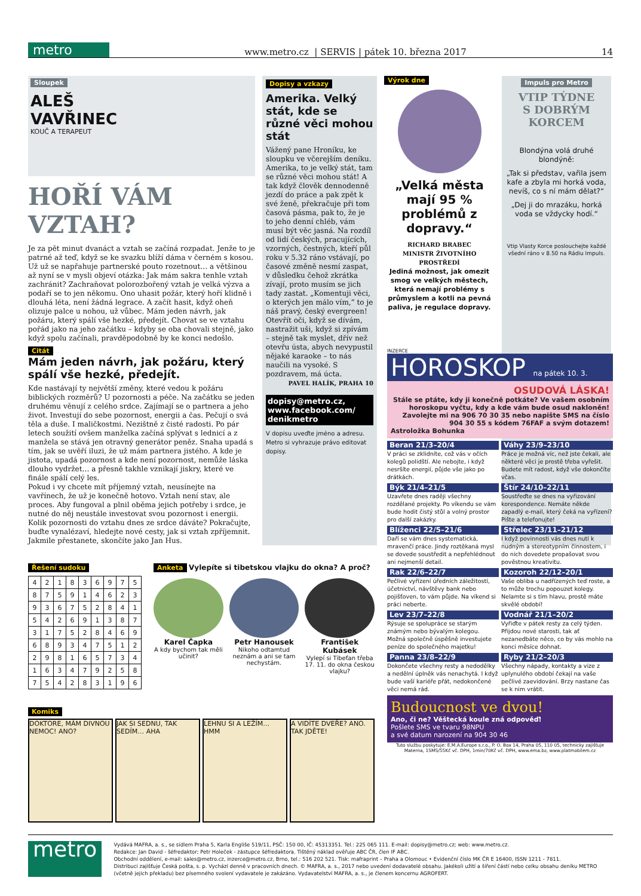metro
www.metro.cz | SERVIS | pátek 10. března 2017 14
Sloupek
ALEŠ
VAVŘINEC
KOUČ A TERAPEUT
HOŘÍ VÁM VZTAH?
Je za pět minut dvanáct a vztah se začíná rozpadat. Jenže to je patrné až teď, když se ke svazku blíží dáma v černém s kosou. Už už se napřahuje partnerské pouto rozetnout… a většinou až nyní se v mysli objeví otázka: Jak mám sakra tenhle vztah zachránit? Zachraňovat polorozbořený vztah je velká výzva a podaří se to jen někomu. Ono uhasit požár, který hoří klidně i dlouhá léta, není žádná legrace. A začít hasit, když oheň olizuje palce u nohou, už vůbec. Mám jeden návrh, jak požáru, který spálí vše hezké, předejít. Chovat se ve vztahu pořád jako na jeho začátku – kdyby se oba chovali stejně, jako když spolu začínali, pravděpodobně by ke konci nedošlo.
Citát
Mám jeden návrh, jak požáru, který spálí vše hezké, předejít.
Kde nastávají ty největší změny, které vedou k požáru biblických rozměrů? U pozornosti a péče. Na začátku se jeden druhému věnují z celého srdce. Zajímají se o partnera a jeho život. Investují do sebe pozornost, energii a čas. Pečují o svá těla a duše. I maličkostmi. Nezištně z čisté radosti. Po pár letech soužití ovšem manželka začíná splývat s lednicí a z manžela se stává jen otravný generátor peněz. Snaha upadá s tím, jak se uvěří iluzi, že už mám partnera jistého. A kde je jistota, upadá pozornost a kde není pozornost, nemůže láska dlouho vydržet… a přesně takhle vznikají jiskry, které ve finále spálí celý les.
Pokud i vy chcete mít příjemný vztah, neusínejte na vavřínech, že už je konečně hotovo. Vztah není stav, ale proces. Aby fungoval a plnil oběma jejich potřeby i srdce, je nutné do něj neustále investovat svou pozornost i energii. Kolik pozornosti do vztahu dnes ze srdce dáváte? Pokračujte, buďte vynalézaví, hledejte nové cesty, jak si vztah zpříjemnit. Jakmile přestanete, skončíte jako Jan Hus.
Dopisy a vzkazy
Amerika. Velký stát, kde se různé věci mohou stát
Vážený pane Hroníku, ke sloupku ve včerejším deníku. Amerika, to je velký stát, tam se různé věci mohou stát! A tak když člověk dennodenně jezdí do práce a pak zpět k své ženě, překračuje při tom časová pásma, pak to, že je to jeho denní chléb, vám musí být věc jasná. Na rozdíl od lidí českých, pracujících, vzorných, čestných, kteří půl roku v 5.32 ráno vstávají, po časové změně nesmí zaspat, v důsledku čehož zkrátka zívají, proto musím se jich tady zastat. „Komentuji věci, o kterých jen málo vím,“ to je náš pravý, český evergreen! Otevřít oči, když se dívám, nastražit uši, když si zpívám – stejně tak myslet, dřív než otevřu ústa, abych nevypustil nějaké karaoke – to nás naučili na vysoké. S pozdravem, má úcta.
PAVEL HALÍK, PRAHA 10
dopisy@metro.cz, www.facebook.com/ denikmetro
V dopisu uveďte jméno a adresu. Metro si vyhrazuje právo editovat dopisy.
Výrok dne
„Velká města mají 95 % problémů z dopravy.“
RICHARD BRABEC
MINISTR ŽIVOTNÍHO PROSTŘEDÍ
Jediná možnost, jak omezit smog ve velkých městech, která nemají problémy s průmyslem a kotli na pevná paliva, je regulace dopravy.
Impuls pro Metro
VTIP TÝDNE
S DOBRÝM
KORCEM
Blondýna volá druhé blondýně:
„Tak si představ, vařila jsem kafe a zbyla mi horká voda, nevíš, co s ní mám dělat?“
„Dej ji do mrazáku, horká voda se vždycky hodí.“
Vtip Vlasty Korce poslouchejte každé všední ráno v 8.50 na Rádiu Impuls.
Řešení sudoku
| 4 | 2 | 1 | 8 | 3 | 6 | 9 | 7 | 5 |
| 8 | 7 | 5 | 9 | 1 | 4 | 6 | 2 | 3 |
| 9 | 3 | 6 | 7 | 5 | 2 | 8 | 4 | 1 |
| 5 | 4 | 2 | 6 | 9 | 1 | 3 | 8 | 7 |
| 3 | 1 | 7 | 5 | 2 | 8 | 4 | 6 | 9 |
| 6 | 8 | 9 | 3 | 4 | 7 | 5 | 1 | 2 |
| 2 | 9 | 8 | 1 | 6 | 5 | 7 | 3 | 4 |
| 1 | 6 | 3 | 4 | 7 | 9 | 2 | 5 | 8 |
| 7 | 5 | 4 | 2 | 8 | 3 | 1 | 9 | 6 |
Anketa Vylepíte si tibetskou vlajku do okna? A proč?
Karel Čapka
A kdy bychom tak měli učinit?
Petr Hanousek
Nikoho odtamtud neznám a ani se tam nechystám.
František Kubásek
Vylepí si Tibeťan třeba 17. 11. do okna českou vlajku?
Komiks
DOKTORE, MÁM DIVNOU NEMOC! ANO?
JAK SI SEDNU, TAK SEDÍM… AHA LEHNU SI A LEŽÍM… HMM A VIDÍTE DVEŘE? ANO. TAK JDĚTE!
INZERCE
HOROSKOP na pátek 10. 3.
OSUDOVÁ LÁSKA!
Stále se ptáte, kdy ji konečně potkáte? Ve vašem osobním horoskopu vyčtu, kdy a kde vám bude osud nakloněn! Zavolejte mi na 906 70 30 35 nebo napište SMS na číslo 904 30 55 s kódem 76FAF a svým dotazem!
Astroložka Bohunka
Beran 21/3–20/4
V práci se zklidníte, což vás v očích kolegů polidští. Ale nebojte, i když nesršíte energií, půjde vše jako po drátkách.
Váhy 23/9–23/10
Práce je možná víc, než jste čekali, ale některé věci je prostě třeba vyřešit. Budete mít radost, když vše dokončíte včas.
Býk 21/4–21/5
Uzavřete dnes raději všechny rozdělané projekty. Po víkendu se vám bude hodit čistý stůl a volný prostor pro další zakázky.
Štír 24/10–22/11
Soustřeďte se dnes na vyřizování korespondence. Nemáte někde zapadlý e-mail, který čeká na vyřízení? Pište a telefonujte!
Blíženci 22/5–21/6
Daří se vám dnes systematická, mravenčí práce. Jindy roztěkaná mysl se dovede soustředit a nepřehlédnout ani nejmenší detail.
Střelec 23/11–21/12
I když povinnosti vás dnes nutí k nudným a stereotypním činnostem, i do nich dovedete propašovat svou pověstnou kreativitu.
Rak 22/6–22/7
Pečlivé vyřízení úředních záležitostí, účetnictví, návštěvy bank nebo pojišťoven, to vám půjde. Na víkend si práci neberte.
Kozoroh 22/12–20/1
Vaše obliba u nadřízených teď roste, a to může trochu popouzet kolegy. Nelamte si s tím hlavu, prostě máte skvělé období!
Lev 23/7–22/8
Rýsuje se spolupráce se starým známým nebo bývalým kolegou. Možná společně úspěšně investujete peníze do společného majetku!
Vodnář 21/1–20/2
Vyřiďte v pátek resty za celý týden. Přijdou nové starosti, tak ať nezanedbáte něco, co by vás mohlo na konci měsíce dohnat.
Panna 23/8–22/9
Dokončete všechny resty a nedodělky a nedělní úplněk vás nenachytá. I když bude vaší kariéře přát, nedokončené věci nemá rád.
Ryby 21/2–20/3
Všechny nápady, kontakty a vize z uplynulého období čekají na vaše pečlivé zaevidování. Brzy nastane čas se k nim vrátit.
Budoucnost ve dvou!
Ano, či ne? Věštecká koule zná odpověď!
Pošlete SMS ve tvaru 98NPU
a své datum narození na 904 30 46
Tuto službu poskytuje: E.M.A.Europe s.r.o., P. O. Box 14, Praha 05, 110 05, technicky zajišťuje Materna, 1SMS/55Kč vč. DPH, 1min/70Kč vč. DPH, www.ema.bz, www.platmobilem.cz
metro
Vydává MAFRA, a. s., se sídlem Praha 5, Karla Engliše 519/11, PSČ: 150 00, IČ: 45313351. Tel.: 225 065 111. E-mail: dopisy@metro.cz; web: www.metro.cz.
Redakce: Jan David - šéfredaktor; Petr Holeček - zástupce šéfredaktora. Tištěný náklad ověřuje ABC ČR, člen IF ABC.
Obchodní oddělení, e-mail: sales@metro.cz, inzerce@metro.cz, Brno, tel.: 516 202 521. Tisk: mafraprint – Praha a Olomouc • Evidenční číslo MK ČR E 16400, ISSN 1211 - 7811.
Distribuci zajišťuje Česká pošta, s. p. Vychází denně v pracovních dnech. © MAFRA, a. s., 2017 nebo uvedení dodavatelé obsahu. Jakékoli užití a šíření částí nebo celku obsahu deníku METRO (včetně jejich překladu) bez písemného svolení vydavatele je zakázáno. Vydavatelství MAFRA, a. s., je členem koncernu AGROFERT.